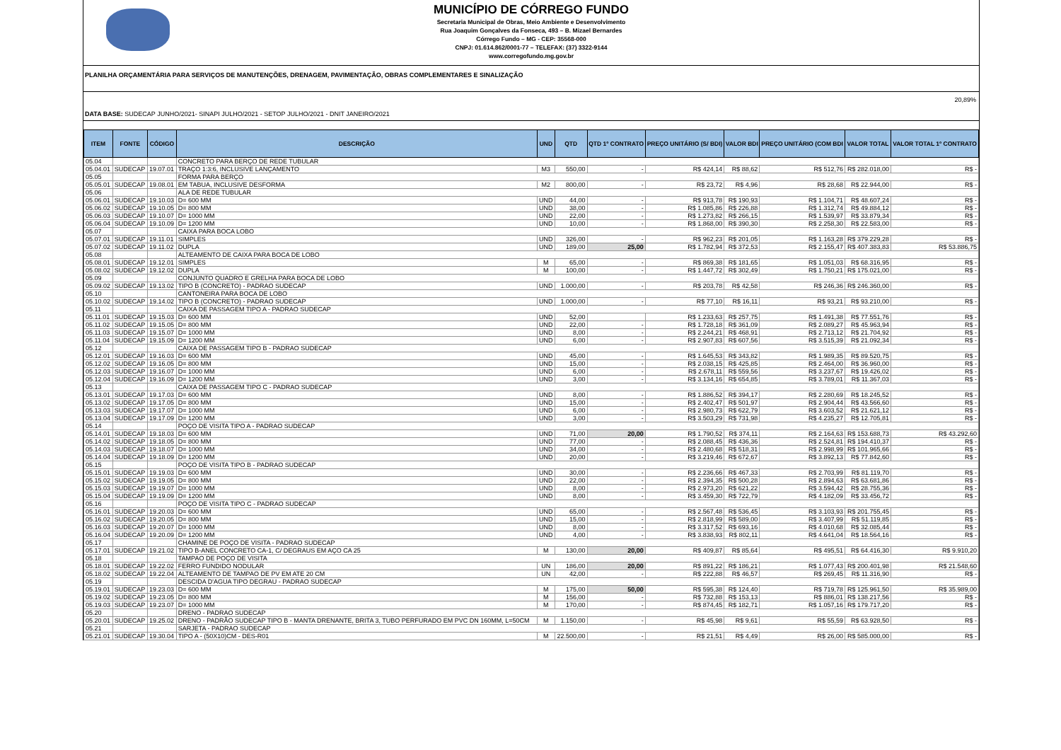MUNICÍPIO DE CÓRREGO FUNDO
Secretaria Municipal de Obras, Meio Ambiente e Desenvolvimento
Rua Joaquim Gonçalves da Fonseca, 493 – B. Mizael Bernardes
Córrego Fundo – MG - CEP: 35568-000
CNPJ: 01.614.862/0001-77 – TELEFAX: (37) 3322-9144
www.corregofundo.mg.gov.br
PLANILHA ORÇAMENTÁRIA PARA SERVIÇOS DE MANUTENÇÕES, DRENAGEM, PAVIMENTAÇÃO, OBRAS COMPLEMENTARES E SINALIZAÇÃO
DATA BASE: SUDECAP JUNHO/2021- SINAPI JULHO/2021 - SETOP JULHO/2021 - DNIT JANEIRO/2021
20,89%
| ITEM | FONTE | CÓDIGO | DESCRIÇÃO | UND | QTD | QTD 1º CONTRATO | PREÇO UNITÁRIO (S/ BDI) | VALOR BDI | PREÇO UNITÁRIO (COM BDI | VALOR TOTAL | VALOR TOTAL 1º CONTRATO |
| --- | --- | --- | --- | --- | --- | --- | --- | --- | --- | --- | --- |
| 05.04 | | | CONCRETO PARA BERÇO DE REDE TUBULAR | | | | | | | | |
| 05.04.01 | SUDECAP | 19.07.01 | TRAÇO 1:3:6, INCLUSIVE LANÇAMENTO | M3 | 550,00 | - | R$ 424,14 | R$ 88,62 | R$ 512,76 | R$ 282.018,00 | R$ - |
| 05.05 | | | FORMA PARA BERÇO | | | | | | | | |
| 05.05.01 | SUDECAP | 19.08.01 | EM TABUA, INCLUSIVE DESFORMA | M2 | 800,00 | - | R$ 23,72 | R$ 4,96 | R$ 28,68 | R$ 22.944,00 | R$ - |
| 05.06 | | | ALA DE REDE TUBULAR | | | | | | | | |
| 05.06.01 | SUDECAP | 19.10.03 | D= 600 MM | UND | 44,00 | - | R$ 913,78 | R$ 190,93 | R$ 1.104,71 | R$ 48.607,24 | R$ - |
| 05.06.02 | SUDECAP | 19.10.05 | D= 800 MM | UND | 38,00 | - | R$ 1.085,86 | R$ 226,88 | R$ 1.312,74 | R$ 49.884,12 | R$ - |
| 05.06.03 | SUDECAP | 19.10.07 | D= 1000 MM | UND | 22,00 | - | R$ 1.273,82 | R$ 266,15 | R$ 1.539,97 | R$ 33.879,34 | R$ - |
| 05.06.04 | SUDECAP | 19.10.09 | D= 1200 MM | UND | 10,00 | - | R$ 1.868,00 | R$ 390,30 | R$ 2.258,30 | R$ 22.583,00 | R$ - |
| 05.07 | | | CAIXA PARA BOCA LOBO | | | | | | | | |
| 05.07.01 | SUDECAP | 19.11.01 | SIMPLES | UND | 326,00 | - | R$ 962,23 | R$ 201,05 | R$ 1.163,28 | R$ 379.229,28 | R$ - |
| 05.07.02 | SUDECAP | 19.11.02 | DUPLA | UND | 189,00 | 25,00 | R$ 1.782,94 | R$ 372,53 | R$ 2.155,47 | R$ 407.383,83 | R$ 53.886,75 |
| 05.08 | | | ALTEAMENTO DE CAIXA PARA BOCA DE LOBO | | | | | | | | |
| 05.08.01 | SUDECAP | 19.12.01 | SIMPLES | M | 65,00 | - | R$ 869,38 | R$ 181,65 | R$ 1.051,03 | R$ 68.316,95 | R$ - |
| 05.08.02 | SUDECAP | 19.12.02 | DUPLA | M | 100,00 | - | R$ 1.447,72 | R$ 302,49 | R$ 1.750,21 | R$ 175.021,00 | R$ - |
| 05.09 | | | CONJUNTO QUADRO E GRELHA PARA BOCA DE LOBO | | | | | | | | |
| 05.09.02 | SUDECAP | 19.13.02 | TIPO B (CONCRETO) - PADRAO SUDECAP | UND | 1.000,00 | - | R$ 203,78 | R$ 42,58 | R$ 246,36 | R$ 246.360,00 | R$ - |
| 05.10 | | | CANTONEIRA PARA BOCA DE LOBO | | | | | | | | |
| 05.10.02 | SUDECAP | 19.14.02 | TIPO B (CONCRETO) - PADRAO SUDECAP | UND | 1.000,00 | - | R$ 77,10 | R$ 16,11 | R$ 93,21 | R$ 93.210,00 | R$ - |
| 05.11 | | | CAIXA DE PASSAGEM TIPO A - PADRAO SUDECAP | | | | | | | | |
| 05.11.01 | SUDECAP | 19.15.03 | D= 600 MM | UND | 52,00 | | R$ 1.233,63 | R$ 257,75 | R$ 1.491,38 | R$ 77.551,76 | R$ - |
| 05.11.02 | SUDECAP | 19.15.05 | D= 800 MM | UND | 22,00 | - | R$ 1.728,18 | R$ 361,09 | R$ 2.089,27 | R$ 45.963,94 | R$ - |
| 05.11.03 | SUDECAP | 19.15.07 | D= 1000 MM | UND | 8,00 | - | R$ 2.244,21 | R$ 468,91 | R$ 2.713,12 | R$ 21.704,92 | R$ - |
| 05.11.04 | SUDECAP | 19.15.09 | D= 1200 MM | UND | 6,00 | - | R$ 2.907,83 | R$ 607,56 | R$ 3.515,39 | R$ 21.092,34 | R$ - |
| 05.12 | | | CAIXA DE PASSAGEM TIPO B - PADRAO SUDECAP | | | | | | | | |
| 05.12.01 | SUDECAP | 19.16.03 | D= 600 MM | UND | 45,00 | - | R$ 1.645,53 | R$ 343,82 | R$ 1.989,35 | R$ 89.520,75 | R$ - |
| 05.12.02 | SUDECAP | 19.16.05 | D= 800 MM | UND | 15,00 | - | R$ 2.038,15 | R$ 425,85 | R$ 2.464,00 | R$ 36.960,00 | R$ - |
| 05.12.03 | SUDECAP | 19.16.07 | D= 1000 MM | UND | 6,00 | - | R$ 2.678,11 | R$ 559,56 | R$ 3.237,67 | R$ 19.426,02 | R$ - |
| 05.12.04 | SUDECAP | 19.16.09 | D= 1200 MM | UND | 3,00 | - | R$ 3.134,16 | R$ 654,85 | R$ 3.789,01 | R$ 11.367,03 | R$ - |
| 05.13 | | | CAIXA DE PASSAGEM TIPO C - PADRAO SUDECAP | | | | | | | | |
| 05.13.01 | SUDECAP | 19.17.03 | D= 600 MM | UND | 8,00 | - | R$ 1.886,52 | R$ 394,17 | R$ 2.280,69 | R$ 18.245,52 | R$ - |
| 05.13.02 | SUDECAP | 19.17.05 | D= 800 MM | UND | 15,00 | - | R$ 2.402,47 | R$ 501,97 | R$ 2.904,44 | R$ 43.566,60 | R$ - |
| 05.13.03 | SUDECAP | 19.17.07 | D= 1000 MM | UND | 6,00 | - | R$ 2.980,73 | R$ 622,79 | R$ 3.603,52 | R$ 21.621,12 | R$ - |
| 05.13.04 | SUDECAP | 19.17.09 | D= 1200 MM | UND | 3,00 | - | R$ 3.503,29 | R$ 731,98 | R$ 4.235,27 | R$ 12.705,81 | R$ - |
| 05.14 | | | POÇO DE VISITA TIPO A - PADRAO SUDECAP | | | | | | | | |
| 05.14.01 | SUDECAP | 19.18.03 | D= 600 MM | UND | 71,00 | 20,00 | R$ 1.790,52 | R$ 374,11 | R$ 2.164,63 | R$ 153.688,73 | R$ 43.292,60 |
| 05.14.02 | SUDECAP | 19.18.05 | D= 800 MM | UND | 77,00 | - | R$ 2.088,45 | R$ 436,36 | R$ 2.524,81 | R$ 194.410,37 | R$ - |
| 05.14.03 | SUDECAP | 19.18.07 | D= 1000 MM | UND | 34,00 | - | R$ 2.480,68 | R$ 518,31 | R$ 2.998,99 | R$ 101.965,66 | R$ - |
| 05.14.04 | SUDECAP | 19.18.09 | D= 1200 MM | UND | 20,00 | - | R$ 3.219,46 | R$ 672,67 | R$ 3.892,13 | R$ 77.842,60 | R$ - |
| 05.15 | | | POÇO DE VISITA TIPO B - PADRAO SUDECAP | | | | | | | | |
| 05.15.01 | SUDECAP | 19.19.03 | D= 600 MM | UND | 30,00 | - | R$ 2.236,66 | R$ 467,33 | R$ 2.703,99 | R$ 81.119,70 | R$ - |
| 05.15.02 | SUDECAP | 19.19.05 | D= 800 MM | UND | 22,00 | - | R$ 2.394,35 | R$ 500,28 | R$ 2.894,63 | R$ 63.681,86 | R$ - |
| 05.15.03 | SUDECAP | 19.19.07 | D= 1000 MM | UND | 8,00 | - | R$ 2.973,20 | R$ 621,22 | R$ 3.594,42 | R$ 28.755,36 | R$ - |
| 05.15.04 | SUDECAP | 19.19.09 | D= 1200 MM | UND | 8,00 | - | R$ 3.459,30 | R$ 722,79 | R$ 4.182,09 | R$ 33.456,72 | R$ - |
| 05.16 | | | POÇO DE VISITA TIPO C - PADRAO SUDECAP | | | | | | | | |
| 05.16.01 | SUDECAP | 19.20.03 | D= 600 MM | UND | 65,00 | - | R$ 2.567,48 | R$ 536,45 | R$ 3.103,93 | R$ 201.755,45 | R$ - |
| 05.16.02 | SUDECAP | 19.20.05 | D= 800 MM | UND | 15,00 | - | R$ 2.818,99 | R$ 589,00 | R$ 3.407,99 | R$ 51.119,85 | R$ - |
| 05.16.03 | SUDECAP | 19.20.07 | D= 1000 MM | UND | 8,00 | - | R$ 3.317,52 | R$ 693,16 | R$ 4.010,68 | R$ 32.085,44 | R$ - |
| 05.16.04 | SUDECAP | 19.20.09 | D= 1200 MM | UND | 4,00 | - | R$ 3.838,93 | R$ 802,11 | R$ 4.641,04 | R$ 18.564,16 | R$ - |
| 05.17 | | | CHAMINE DE POÇO DE VISITA - PADRAO SUDECAP | | | | | | | | |
| 05.17.01 | SUDECAP | 19.21.02 | TIPO B-ANEL CONCRETO CA-1, C/ DEGRAUS EM AÇO CA 25 | M | 130,00 | 20,00 | R$ 409,87 | R$ 85,64 | R$ 495,51 | R$ 64.416,30 | R$ 9.910,20 |
| 05.18 | | | TAMPAO DE POÇO DE VISITA | | | | | | | | |
| 05.18.01 | SUDECAP | 19.22.02 | FERRO FUNDIDO NODULAR | UN | 186,00 | 20,00 | R$ 891,22 | R$ 186,21 | R$ 1.077,43 | R$ 200.401,98 | R$ 21.548,60 |
| 05.18.02 | SUDECAP | 19.22.04 | ALTEAMENTO DE TAMPAO DE PV EM ATE 20 CM | UN | 42,00 | - | R$ 222,88 | R$ 46,57 | R$ 269,45 | R$ 11.316,90 | R$ - |
| 05.19 | | | DESCIDA D'AGUA TIPO DEGRAU - PADRAO SUDECAP | | | | | | | | |
| 05.19.01 | SUDECAP | 19.23.03 | D= 600 MM | M | 175,00 | 50,00 | R$ 595,38 | R$ 124,40 | R$ 719,78 | R$ 125.961,50 | R$ 35.989,00 |
| 05.19.02 | SUDECAP | 19.23.05 | D= 800 MM | M | 156,00 | - | R$ 732,88 | R$ 153,13 | R$ 886,01 | R$ 138.217,56 | R$ - |
| 05.19.03 | SUDECAP | 19.23.07 | D= 1000 MM | M | 170,00 | - | R$ 874,45 | R$ 182,71 | R$ 1.057,16 | R$ 179.717,20 | R$ - |
| 05.20 | | | DRENO - PADRAO SUDECAP | | | | | | | | |
| 05.20.01 | SUDECAP | 19.25.02 | DRENO - PADRÃO SUDECAP TIPO B - MANTA DRENANTE, BRITA 3, TUBO PERFURADO EM PVC DN 160MM, L=50CM | M | 1.150,00 | - | R$ 45,98 | R$ 9,61 | R$ 55,59 | R$ 63.928,50 | R$ - |
| 05.21 | | | SARJETA - PADRAO SUDECAP | | | | | | | | |
| 05.21.01 | SUDECAP | 19.30.04 | TIPO A - (50X10)CM - DES-R01 | M | 22.500,00 | - | R$ 21,51 | R$ 4,49 | R$ 26,00 | R$ 585.000,00 | R$ - |